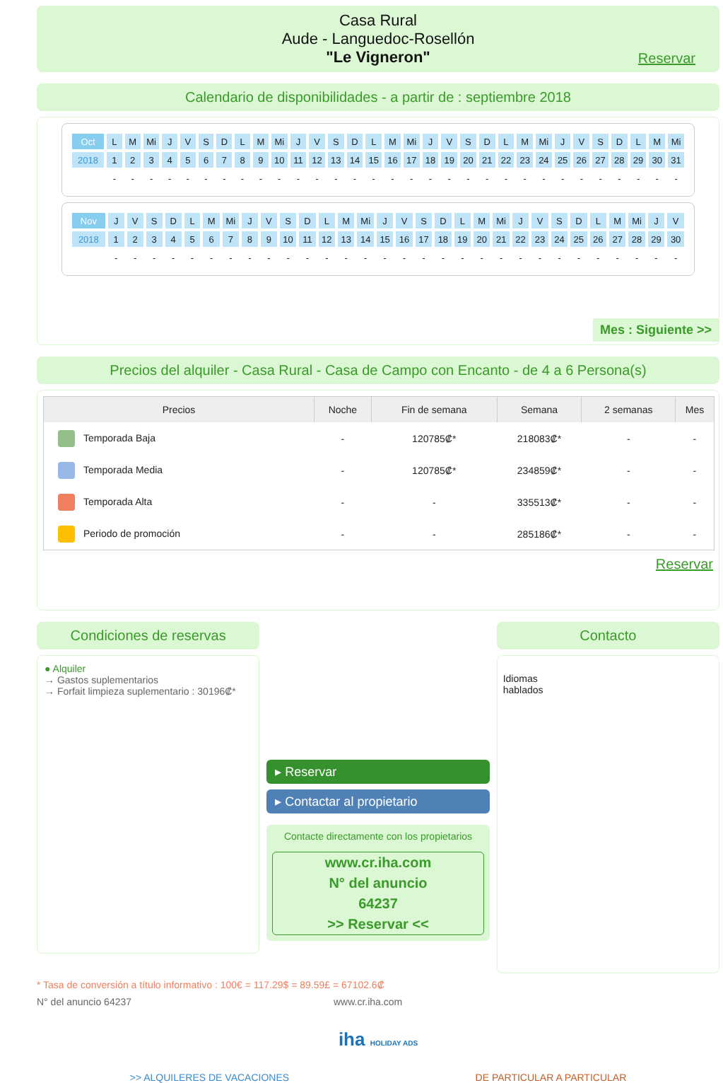Casa Rural
Aude - Languedoc-Rosellón
"Le Vigneron"
Reservar
Calendario de disponibilidades - a partir de : septiembre 2018
| Oct | L | M | Mi | J | V | S | D | L | M | Mi | J | V | S | D | L | M | Mi | J | V | S | D | L | M | Mi | J | V | S | D | L | M | Mi |
| 2018 | 1 | 2 | 3 | 4 | 5 | 6 | 7 | 8 | 9 | 10 | 11 | 12 | 13 | 14 | 15 | 16 | 17 | 18 | 19 | 20 | 21 | 22 | 23 | 24 | 25 | 26 | 27 | 28 | 29 | 30 | 31 |
| | - | - | - | - | - | - | - | - | - | - | - | - | - | - | - | - | - | - | - | - | - | - | - | - | - | - | - | - | - | - | - |
| Nov | J | V | S | D | L | M | Mi | J | V | S | D | L | M | Mi | J | V | S | D | L | M | Mi | J | V | S | D | L | M | Mi | J | V |
| 2018 | 1 | 2 | 3 | 4 | 5 | 6 | 7 | 8 | 9 | 10 | 11 | 12 | 13 | 14 | 15 | 16 | 17 | 18 | 19 | 20 | 21 | 22 | 23 | 24 | 25 | 26 | 27 | 28 | 29 | 30 |
| | - | - | - | - | - | - | - | - | - | - | - | - | - | - | - | - | - | - | - | - | - | - | - | - | - | - | - | - | - | - |
Mes : Siguiente >>
Precios del alquiler - Casa Rural - Casa de Campo con Encanto - de 4 a 6 Persona(s)
| Precios | Noche | Fin de semana | Semana | 2 semanas | Mes |
| --- | --- | --- | --- | --- | --- |
| Temporada Baja | - | 120785₡* | 218083₡* | - | - |
| Temporada Media | - | 120785₡* | 234859₡* | - | - |
| Temporada Alta | - | - | 335513₡* | - | - |
| Periodo de promoción | - | - | 285186₡* | - | - |
Reservar
Condiciones de reservas
● Alquiler
→ Gastos suplementarios
→ Forfait limpieza suplementario : 30196₡*
▸ Reservar
▸ Contactar al propietario
Contacte directamente con los propietarios
www.cr.iha.com
N° del anuncio
64237
>> Reservar <<
Contacto
Idiomas
hablados
* Tasa de conversión a título informativo : 100€ = 117.29$ = 89.59£ = 67102.6₡
N° del anuncio 64237 www.cr.iha.com
iha HOLIDAY ADS
>> ALQUILERES DE VACACIONES DE PARTICULAR A PARTICULAR